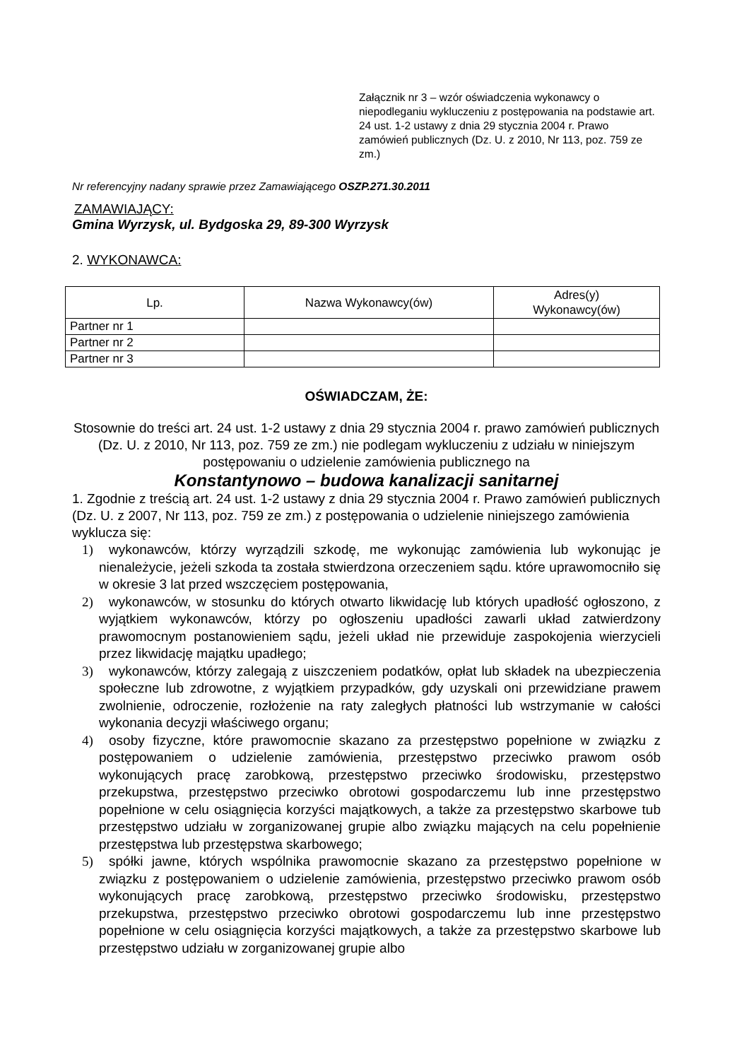Załącznik nr 3 – wzór oświadczenia wykonawcy o niepodleganiu wykluczeniu z postępowania na podstawie art. 24 ust. 1-2 ustawy z dnia 29 stycznia 2004 r. Prawo zamówień publicznych (Dz. U. z 2010, Nr 113, poz. 759 ze zm.)
Nr referencyjny nadany sprawie przez Zamawiającego OSZP.271.30.2011
ZAMAWIAJĄCY:
Gmina Wyrzysk, ul. Bydgoska 29, 89-300 Wyrzysk
2. WYKONAWCA:
| Lp. | Nazwa Wykonawcy(ów) | Adres(y) Wykonawcy(ów) |
| --- | --- | --- |
| Partner nr 1 | | |
| Partner nr 2 | | |
| Partner nr 3 | | |
OŚWIADCZAM, ŻE:
Stosownie do treści art. 24 ust. 1-2 ustawy z dnia 29 stycznia 2004 r. prawo zamówień publicznych (Dz. U. z 2010, Nr 113, poz. 759 ze zm.) nie podlegam wykluczeniu z udziału w niniejszym postępowaniu o udzielenie zamówienia publicznego na
Konstantynowo – budowa kanalizacji sanitarnej
1. Zgodnie z treścią art. 24 ust. 1-2 ustawy z dnia 29 stycznia 2004 r. Prawo zamówień publicznych (Dz. U. z 2007, Nr 113, poz. 759 ze zm.) z postępowania o udzielenie niniejszego zamówienia wyklucza się:
1) wykonawców, którzy wyrządzili szkodę, me wykonując zamówienia lub wykonując je nienależycie, jeżeli szkoda ta została stwierdzona orzeczeniem sądu. które uprawomocniło się w okresie 3 lat przed wszczęciem postępowania,
2) wykonawców, w stosunku do których otwarto likwidację lub których upadłość ogłoszono, z wyjątkiem wykonawców, którzy po ogłoszeniu upadłości zawarli układ zatwierdzony prawomocnym postanowieniem sądu, jeżeli układ nie przewiduje zaspokojenia wierzycieli przez likwidację majątku upadłego;
3) wykonawców, którzy zalegają z uiszczeniem podatków, opłat lub składek na ubezpieczenia społeczne lub zdrowotne, z wyjątkiem przypadków, gdy uzyskali oni przewidziane prawem zwolnienie, odroczenie, rozłożenie na raty zaległych płatności lub wstrzymanie w całości wykonania decyzji właściwego organu;
4) osoby fizyczne, które prawomocnie skazano za przestępstwo popełnione w związku z postępowaniem o udzielenie zamówienia, przestępstwo przeciwko prawom osób wykonujących pracę zarobkową, przestępstwo przeciwko środowisku, przestępstwo przekupstwa, przestępstwo przeciwko obrotowi gospodarczemu lub inne przestępstwo popełnione w celu osiągnięcia korzyści majątkowych, a także za przestępstwo skarbowe tub przestępstwo udziału w zorganizowanej grupie albo związku mających na celu popełnienie przestępstwa lub przestępstwa skarbowego;
5) spółki jawne, których wspólnika prawomocnie skazano za przestępstwo popełnione w związku z postępowaniem o udzielenie zamówienia, przestępstwo przeciwko prawom osób wykonujących pracę zarobkową, przestępstwo przeciwko środowisku, przestępstwo przekupstwa, przestępstwo przeciwko obrotowi gospodarczemu lub inne przestępstwo popełnione w celu osiągnięcia korzyści majątkowych, a także za przestępstwo skarbowe lub przestępstwo udziału w zorganizowanej grupie albo